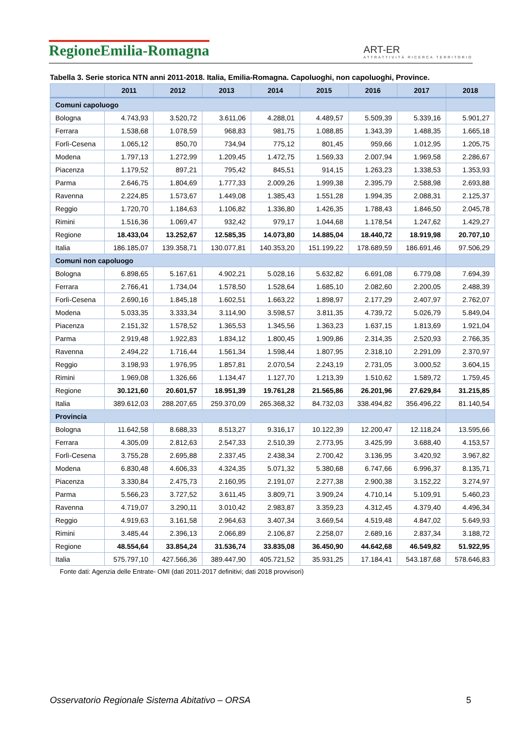RegioneEmilia-Romagna
ART-ER
ATTRATTIVITÀ RICERCA TERRITORIO
Tabella 3. Serie storica NTN anni 2011-2018. Italia, Emilia-Romagna. Capoluoghi, non capoluoghi, Province.
| | 2011 | 2012 | 2013 | 2014 | 2015 | 2016 | 2017 | 2018 |
| --- | --- | --- | --- | --- | --- | --- | --- | --- |
| Comuni capoluogo | | | | | | | | |
| Bologna | 4.743,93 | 3.520,72 | 3.611,06 | 4.288,01 | 4.489,57 | 5.509,39 | 5.339,16 | 5.901,27 |
| Ferrara | 1.538,68 | 1.078,59 | 968,83 | 981,75 | 1.088,85 | 1.343,39 | 1.488,35 | 1.665,18 |
| Forlì-Cesena | 1.065,12 | 850,70 | 734,94 | 775,12 | 801,45 | 959,66 | 1.012,95 | 1.205,75 |
| Modena | 1.797,13 | 1.272,99 | 1.209,45 | 1.472,75 | 1.569,33 | 2.007,94 | 1.969,58 | 2.286,67 |
| Piacenza | 1.179,52 | 897,21 | 795,42 | 845,51 | 914,15 | 1.263,23 | 1.338,53 | 1.353,93 |
| Parma | 2.646,75 | 1.804,69 | 1.777,33 | 2.009,26 | 1.999,38 | 2.395,79 | 2.588,98 | 2.693,88 |
| Ravenna | 2.224,85 | 1.573,67 | 1.449,08 | 1.385,43 | 1.551,28 | 1.994,35 | 2.088,31 | 2.125,37 |
| Reggio | 1.720,70 | 1.184,63 | 1.106,82 | 1.336,80 | 1.426,35 | 1.788,43 | 1.846,50 | 2.045,78 |
| Rimini | 1.516,36 | 1.069,47 | 932,42 | 979,17 | 1.044,68 | 1.178,54 | 1.247,62 | 1.429,27 |
| Regione | 18.433,04 | 13.252,67 | 12.585,35 | 14.073,80 | 14.885,04 | 18.440,72 | 18.919,98 | 20.707,10 |
| Italia | 186.185,07 | 139.358,71 | 130.077,81 | 140.353,20 | 151.199,22 | 178.689,59 | 186.691,46 | 97.506,29 |
| Comuni non capoluogo | | | | | | | | |
| Bologna | 6.898,65 | 5.167,61 | 4.902,21 | 5.028,16 | 5.632,82 | 6.691,08 | 6.779,08 | 7.694,39 |
| Ferrara | 2.766,41 | 1.734,04 | 1.578,50 | 1.528,64 | 1.685,10 | 2.082,60 | 2.200,05 | 2.488,39 |
| Forlì-Cesena | 2.690,16 | 1.845,18 | 1.602,51 | 1.663,22 | 1.898,97 | 2.177,29 | 2.407,97 | 2.762,07 |
| Modena | 5.033,35 | 3.333,34 | 3.114,90 | 3.598,57 | 3.811,35 | 4.739,72 | 5.026,79 | 5.849,04 |
| Piacenza | 2.151,32 | 1.578,52 | 1.365,53 | 1.345,56 | 1.363,23 | 1.637,15 | 1.813,69 | 1.921,04 |
| Parma | 2.919,48 | 1.922,83 | 1.834,12 | 1.800,45 | 1.909,86 | 2.314,35 | 2.520,93 | 2.766,35 |
| Ravenna | 2.494,22 | 1.716,44 | 1.561,34 | 1.598,44 | 1.807,95 | 2.318,10 | 2.291,09 | 2.370,97 |
| Reggio | 3.198,93 | 1.976,95 | 1.857,81 | 2.070,54 | 2.243,19 | 2.731,05 | 3.000,52 | 3.604,15 |
| Rimini | 1.969,08 | 1.326,66 | 1.134,47 | 1.127,70 | 1.213,39 | 1.510,62 | 1.589,72 | 1.759,45 |
| Regione | 30.121,60 | 20.601,57 | 18.951,39 | 19.761,28 | 21.565,86 | 26.201,96 | 27.629,84 | 31.215,85 |
| Italia | 389.612,03 | 288.207,65 | 259.370,09 | 265.368,32 | 84.732,03 | 338.494,82 | 356.496,22 | 81.140,54 |
| Provincia | | | | | | | | |
| Bologna | 11.642,58 | 8.688,33 | 8.513,27 | 9.316,17 | 10.122,39 | 12.200,47 | 12.118,24 | 13.595,66 |
| Ferrara | 4.305,09 | 2.812,63 | 2.547,33 | 2.510,39 | 2.773,95 | 3.425,99 | 3.688,40 | 4.153,57 |
| Forlì-Cesena | 3.755,28 | 2.695,88 | 2.337,45 | 2.438,34 | 2.700,42 | 3.136,95 | 3.420,92 | 3.967,82 |
| Modena | 6.830,48 | 4.606,33 | 4.324,35 | 5.071,32 | 5.380,68 | 6.747,66 | 6.996,37 | 8.135,71 |
| Piacenza | 3.330,84 | 2.475,73 | 2.160,95 | 2.191,07 | 2.277,38 | 2.900,38 | 3.152,22 | 3.274,97 |
| Parma | 5.566,23 | 3.727,52 | 3.611,45 | 3.809,71 | 3.909,24 | 4.710,14 | 5.109,91 | 5.460,23 |
| Ravenna | 4.719,07 | 3.290,11 | 3.010,42 | 2.983,87 | 3.359,23 | 4.312,45 | 4.379,40 | 4.496,34 |
| Reggio | 4.919,63 | 3.161,58 | 2.964,63 | 3.407,34 | 3.669,54 | 4.519,48 | 4.847,02 | 5.649,93 |
| Rimini | 3.485,44 | 2.396,13 | 2.066,89 | 2.106,87 | 2.258,07 | 2.689,16 | 2.837,34 | 3.188,72 |
| Regione | 48.554,64 | 33.854,24 | 31.536,74 | 33.835,08 | 36.450,90 | 44.642,68 | 46.549,82 | 51.922,95 |
| Italia | 575.797,10 | 427.566,36 | 389.447,90 | 405.721,52 | 35.931,25 | 17.184,41 | 543.187,68 | 578.646,83 |
Fonte dati: Agenzia delle Entrate- OMI (dati 2011-2017 definitivi; dati 2018 provvisori)
Osservatorio Regionale Sistema Abitativo – ORSA 5